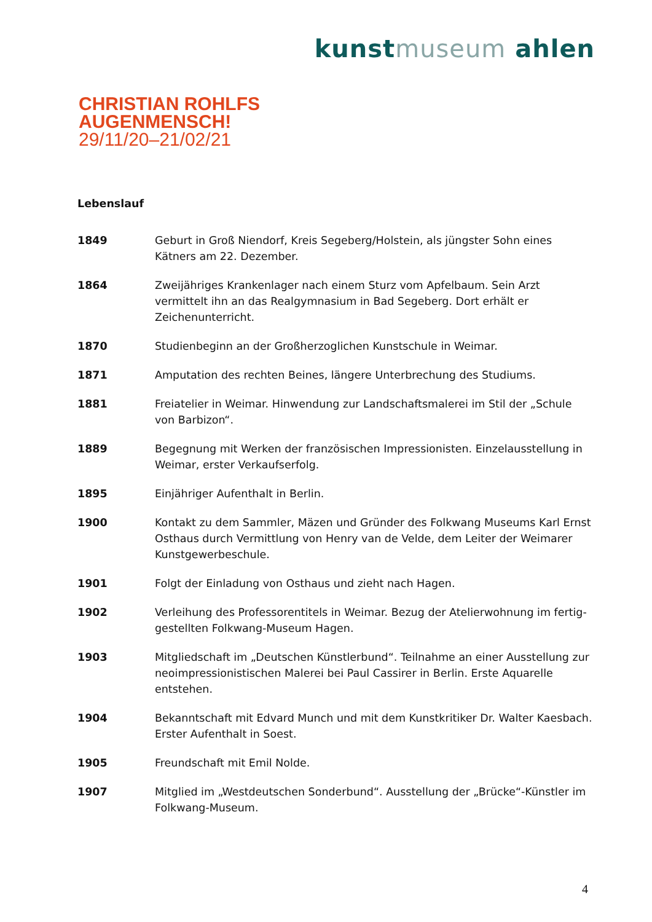kunstmuseum ahlen
CHRISTIAN ROHLFS
AUGENMENSCH!
29/11/20–21/02/21
Lebenslauf
1849 Geburt in Groß Niendorf, Kreis Segeberg/Holstein, als jüngster Sohn eines Kätners am 22. Dezember.
1864 Zweijähriges Krankenlager nach einem Sturz vom Apfelbaum. Sein Arzt vermittelt ihn an das Realgymnasium in Bad Segeberg. Dort erhält er Zeichenunterricht.
1870 Studienbeginn an der Großherzoglichen Kunstschule in Weimar.
1871 Amputation des rechten Beines, längere Unterbrechung des Studiums.
1881 Freiatelier in Weimar. Hinwendung zur Landschaftsmalerei im Stil der „Schule von Barbizon“.
1889 Begegnung mit Werken der französischen Impressionisten. Einzelausstellung in Weimar, erster Verkaufserfolg.
1895 Einjähriger Aufenthalt in Berlin.
1900 Kontakt zu dem Sammler, Mäzen und Gründer des Folkwang Museums Karl Ernst Osthaus durch Vermittlung von Henry van de Velde, dem Leiter der Weimarer Kunstgewerbeschule.
1901 Folgt der Einladung von Osthaus und zieht nach Hagen.
1902 Verleihung des Professorentitels in Weimar. Bezug der Atelierwohnung im fertig-gestellten Folkwang-Museum Hagen.
1903 Mitgliedschaft im „Deutschen Künstlerbund“. Teilnahme an einer Ausstellung zur neoimpressionistischen Malerei bei Paul Cassirer in Berlin. Erste Aquarelle entstehen.
1904 Bekanntschaft mit Edvard Munch und mit dem Kunstkritiker Dr. Walter Kaesbach. Erster Aufenthalt in Soest.
1905 Freundschaft mit Emil Nolde.
1907 Mitglied im „Westdeutschen Sonderbund“. Ausstellung der „Brücke“-Künstler im Folkwang-Museum.
4